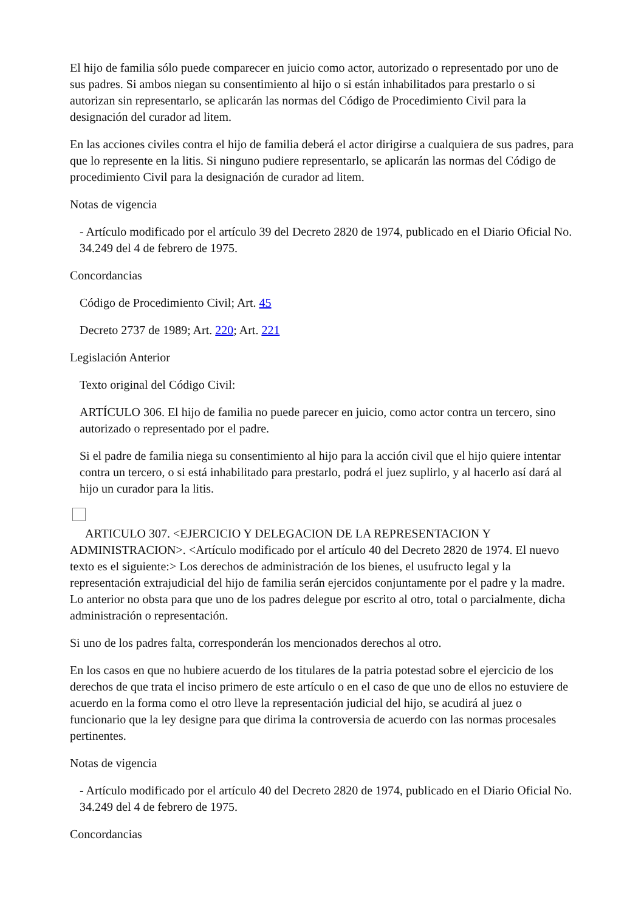El hijo de familia sólo puede comparecer en juicio como actor, autorizado o representado por uno de sus padres. Si ambos niegan su consentimiento al hijo o si están inhabilitados para prestarlo o si autorizan sin representarlo, se aplicarán las normas del Código de Procedimiento Civil para la designación del curador ad litem.
En las acciones civiles contra el hijo de familia deberá el actor dirigirse a cualquiera de sus padres, para que lo represente en la litis. Si ninguno pudiere representarlo, se aplicarán las normas del Código de procedimiento Civil para la designación de curador ad litem.
Notas de vigencia
- Artículo modificado por el artículo 39 del Decreto 2820 de 1974, publicado en el Diario Oficial No. 34.249 del 4 de febrero de 1975.
Concordancias
Código de Procedimiento Civil; Art. 45
Decreto 2737 de 1989; Art. 220; Art. 221
Legislación Anterior
Texto original del Código Civil:
ARTÍCULO 306. El hijo de familia no puede parecer en juicio, como actor contra un tercero, sino autorizado o representado por el padre.
Si el padre de familia niega su consentimiento al hijo para la acción civil que el hijo quiere intentar contra un tercero, o si está inhabilitado para prestarlo, podrá el juez suplirlo, y al hacerlo así dará al hijo un curador para la litis.
ARTICULO 307. <EJERCICIO Y DELEGACION DE LA REPRESENTACION Y ADMINISTRACION>. <Artículo modificado por el artículo 40 del Decreto 2820 de 1974. El nuevo texto es el siguiente:> Los derechos de administración de los bienes, el usufructo legal y la representación extrajudicial del hijo de familia serán ejercidos conjuntamente por el padre y la madre. Lo anterior no obsta para que uno de los padres delegue por escrito al otro, total o parcialmente, dicha administración o representación.
Si uno de los padres falta, corresponderán los mencionados derechos al otro.
En los casos en que no hubiere acuerdo de los titulares de la patria potestad sobre el ejercicio de los derechos de que trata el inciso primero de este artículo o en el caso de que uno de ellos no estuviere de acuerdo en la forma como el otro lleve la representación judicial del hijo, se acudirá al juez o funcionario que la ley designe para que dirima la controversia de acuerdo con las normas procesales pertinentes.
Notas de vigencia
- Artículo modificado por el artículo 40 del Decreto 2820 de 1974, publicado en el Diario Oficial No. 34.249 del 4 de febrero de 1975.
Concordancias